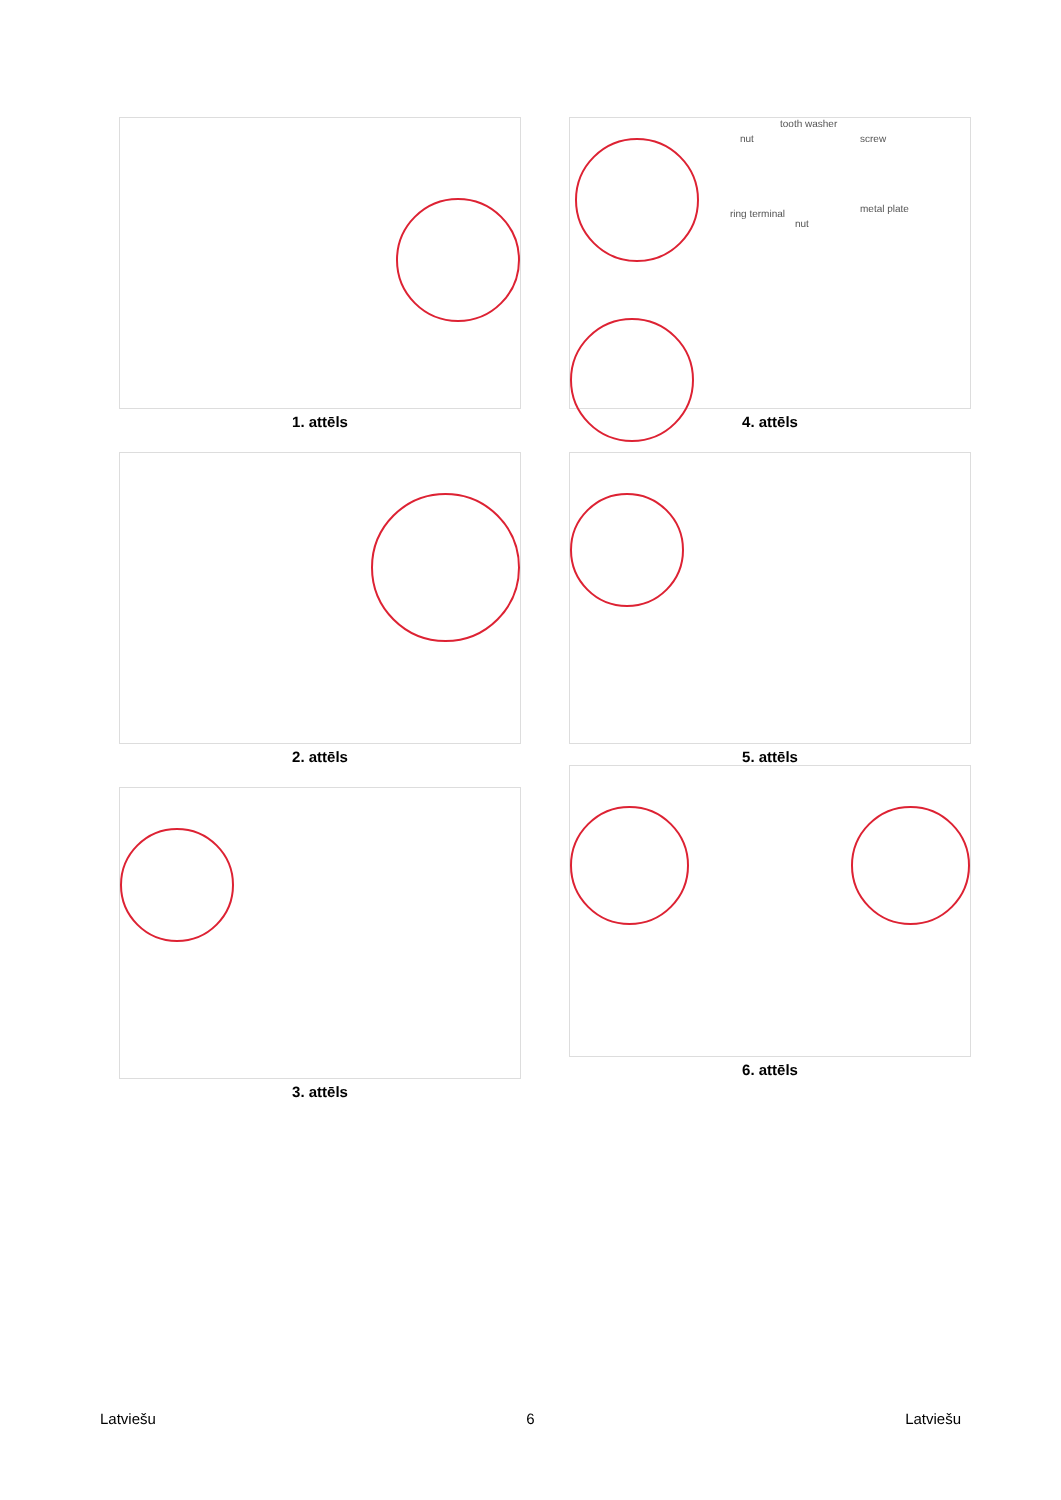1. attēls
tooth washer
nut screw
ring terminal
nut
metal plate
4. attēls
2. attēls
5. attēls
3. attēls
6. attēls
Latviešu 6 Latviešu